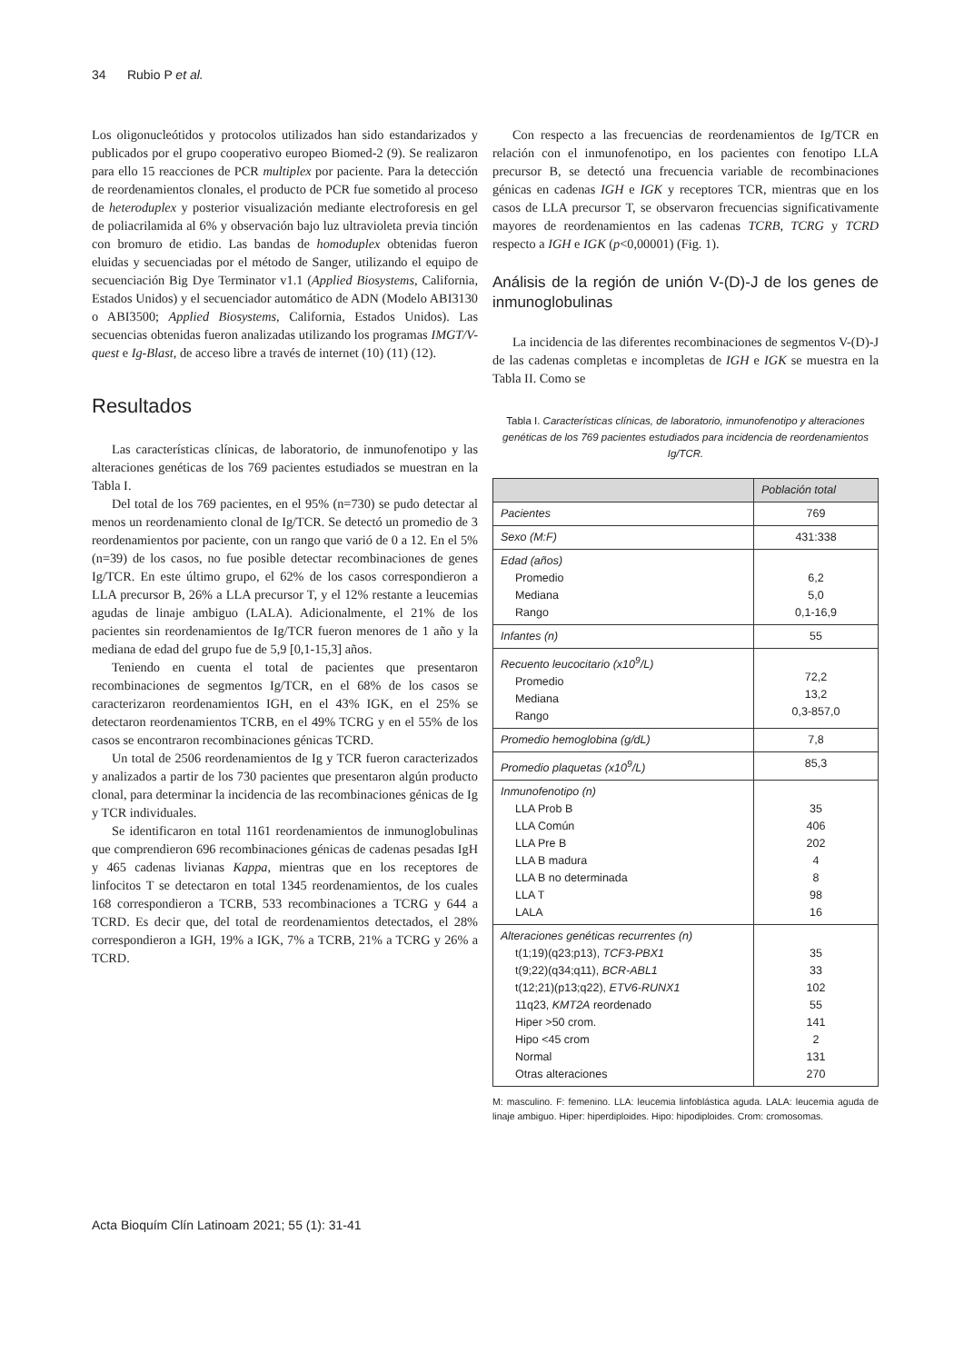34 Rubio P et al.
Los oligonucleótidos y protocolos utilizados han sido estandarizados y publicados por el grupo cooperativo europeo Biomed-2 (9). Se realizaron para ello 15 reacciones de PCR multiplex por paciente. Para la detección de reordenamientos clonales, el producto de PCR fue sometido al proceso de heteroduplex y posterior visualización mediante electroforesis en gel de poliacrilamida al 6% y observación bajo luz ultravioleta previa tinción con bromuro de etidio. Las bandas de homoduplex obtenidas fueron eluidas y secuenciadas por el método de Sanger, utilizando el equipo de secuenciación Big Dye Terminator v1.1 (Applied Biosystems, California, Estados Unidos) y el secuenciador automático de ADN (Modelo ABI3130 o ABI3500; Applied Biosystems, California, Estados Unidos). Las secuencias obtenidas fueron analizadas utilizando los programas IMGT/V-quest e Ig-Blast, de acceso libre a través de internet (10) (11) (12).
Resultados
Las características clínicas, de laboratorio, de inmunofenotipo y las alteraciones genéticas de los 769 pacientes estudiados se muestran en la Tabla I.
Del total de los 769 pacientes, en el 95% (n=730) se pudo detectar al menos un reordenamiento clonal de Ig/TCR. Se detectó un promedio de 3 reordenamientos por paciente, con un rango que varió de 0 a 12. En el 5% (n=39) de los casos, no fue posible detectar recombinaciones de genes Ig/TCR. En este último grupo, el 62% de los casos correspondieron a LLA precursor B, 26% a LLA precursor T, y el 12% restante a leucemias agudas de linaje ambiguo (LALA). Adicionalmente, el 21% de los pacientes sin reordenamientos de Ig/TCR fueron menores de 1 año y la mediana de edad del grupo fue de 5,9 [0,1-15,3] años.
Teniendo en cuenta el total de pacientes que presentaron recombinaciones de segmentos Ig/TCR, en el 68% de los casos se caracterizaron reordenamientos IGH, en el 43% IGK, en el 25% se detectaron reordenamientos TCRB, en el 49% TCRG y en el 55% de los casos se encontraron recombinaciones génicas TCRD.
Un total de 2506 reordenamientos de Ig y TCR fueron caracterizados y analizados a partir de los 730 pacientes que presentaron algún producto clonal, para determinar la incidencia de las recombinaciones génicas de Ig y TCR individuales.
Se identificaron en total 1161 reordenamientos de inmunoglobulinas que comprendieron 696 recombinaciones génicas de cadenas pesadas IgH y 465 cadenas livianas Kappa, mientras que en los receptores de linfocitos T se detectaron en total 1345 reordenamientos, de los cuales 168 correspondieron a TCRB, 533 recombinaciones a TCRG y 644 a TCRD. Es decir que, del total de reordenamientos detectados, el 28% correspondieron a IGH, 19% a IGK, 7% a TCRB, 21% a TCRG y 26% a TCRD.
Con respecto a las frecuencias de reordenamientos de Ig/TCR en relación con el inmunofenotipo, en los pacientes con fenotipo LLA precursor B, se detectó una frecuencia variable de recombinaciones génicas en cadenas IGH e IGK y receptores TCR, mientras que en los casos de LLA precursor T, se observaron frecuencias significativamente mayores de reordenamientos en las cadenas TCRB, TCRG y TCRD respecto a IGH e IGK (p<0,00001) (Fig. 1).
Análisis de la región de unión V-(D)-J de los genes de inmunoglobulinas
La incidencia de las diferentes recombinaciones de segmentos V-(D)-J de las cadenas completas e incompletas de IGH e IGK se muestra en la Tabla II. Como se
Tabla I. Características clínicas, de laboratorio, inmunofenotipo y alteraciones genéticas de los 769 pacientes estudiados para incidencia de reordenamientos Ig/TCR.
| | Población total |
| --- | --- |
| Pacientes | 769 |
| Sexo (M:F) | 431:338 |
| Edad (años) Promedio Mediana Rango | 6,2 5,0 0,1-16,9 |
| Infantes (n) | 55 |
| Recuento leucocitario (x10<sup>9</sup>/L) Promedio Mediana Rango | 72,2 13,2 0,3-857,0 |
| Promedio hemoglobina (g/dL) | 7,8 |
| Promedio plaquetas (x10<sup>9</sup>/L) | 85,3 |
| Inmunofenotipo (n) LLA Prob B LLA Común LLA Pre B LLA B madura LLA B no determinada LLA T LALA | 35 406 202 4 8 98 16 |
| Alteraciones genéticas recurrentes (n) t(1;19)(q23;p13), TCF3-PBX1 t(9;22)(q34;q11), BCR-ABL1 t(12;21)(p13;q22), ETV6-RUNX1 11q23, KMT2A reordenado Hiper >50 crom. Hipo <45 crom Normal Otras alteraciones | 35 33 102 55 141 2 131 270 |
M: masculino. F: femenino. LLA: leucemia linfoblástica aguda. LALA: leucemia aguda de linaje ambiguo. Hiper: hiperdiploides. Hipo: hipodiploides. Crom: cromosomas.
Acta Bioquím Clín Latinoam 2021; 55 (1): 31-41